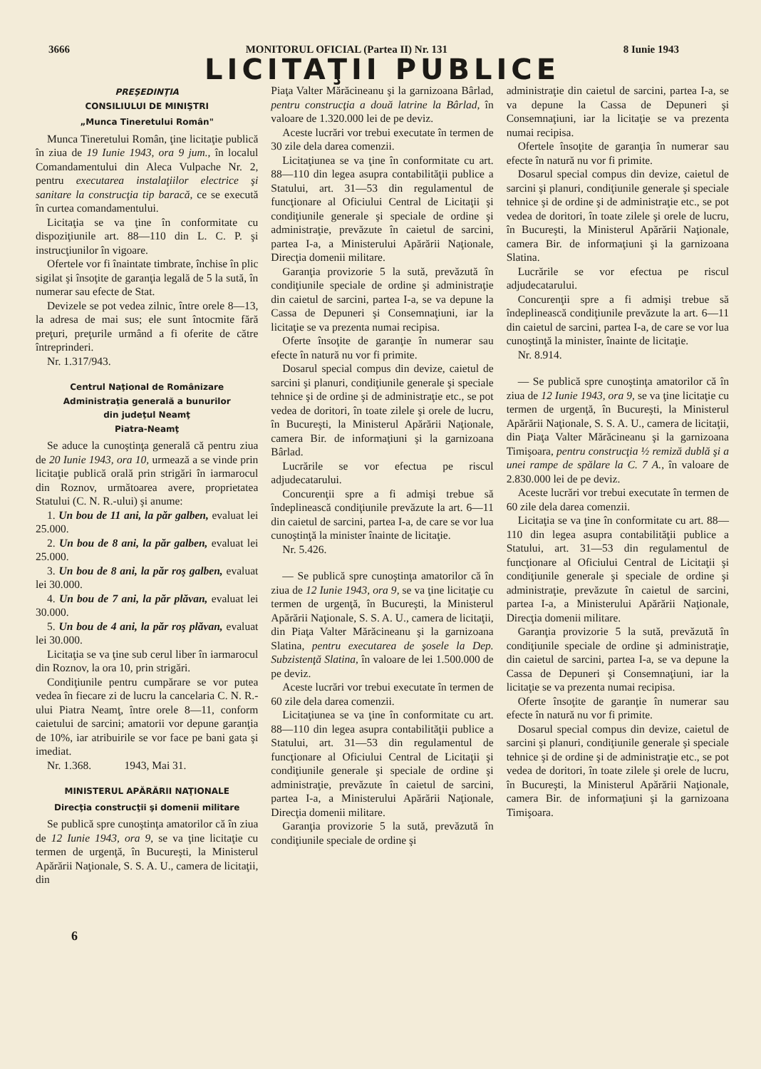3666 MONITORUL OFICIAL (Partea II) Nr. 131 8 Iunie 1943
LICITAŢII PUBLICE
PREŞEDINŢIA
CONSILIULUI DE MINIŞTRI
„Munca Tineretului Român"
Munca Tineretului Român, ţine licitaţie publică în ziua de 19 Iunie 1943, ora 9 jum., în localul Comandamentului din Aleca Vulpache Nr. 2, pentru executarea instalaţiilor electrice şi sanitare la construcţia tip baracă, ce se execută în curtea comandamentului.
Licitaţia se va ţine în conformitate cu dispoziţiunile art. 88—110 din L. C. P. şi instrucţiunilor în vigoare.
Ofertele vor fi înaintate timbrate, închise în plic sigilat şi însoţite de garanţia legală de 5 la sută, în numerar sau efecte de Stat.
Devizele se pot vedea zilnic, între orele 8—13, la adresa de mai sus; ele sunt întocmite fără preţuri, preţurile urmând a fi oferite de către întreprinderi.
Nr. 1.317/943.
Centrul Naţional de Românizare
Administraţia generală a bunurilor
din judeţul Neamţ
Piatra-Neamţ
Se aduce la cunoştinţa generală că pentru ziua de 20 Iunie 1943, ora 10, urmează a se vinde prin licitaţie publică orală prin strigări în iarmarocul din Roznov, următoarea avere, proprietatea Statului (C. N. R.-ului) şi anume:
1. Un bou de 11 ani, la păr galben, evaluat lei 25.000.
2. Un bou de 8 ani, la păr galben, evaluat lei 25.000.
3. Un bou de 8 ani, la păr roş galben, evaluat lei 30.000.
4. Un bou de 7 ani, la păr plăvan, evaluat lei 30.000.
5. Un bou de 4 ani, la păr roş plăvan, evaluat lei 30.000.
Licitaţia se va ţine sub cerul liber în iarmarocul din Roznov, la ora 10, prin strigări.
Condiţiunile pentru cumpărare se vor putea vedea în fiecare zi de lucru la cancelaria C. N. R.-ului Piatra Neamţ, între orele 8—11, conform caietului de sarcini; amatorii vor depune garanţia de 10%, iar atribuirile se vor face pe bani gata şi imediat.
Nr. 1.368. 1943, Mai 31.
MINISTERUL APĂRĂRII NAŢIONALE
Direcţia construcţii şi domenii militare
Se publică spre cunoştinţa amatorilor că în ziua de 12 Iunie 1943, ora 9, se va ţine licitaţie cu termen de urgenţă, în Bucureşti, la Ministerul Apărării Naţionale, S. S. A. U., camera de licitaţii, din
Piaţa Valter Mărăcineanu şi la garnizoana Bârlad, pentru construcţia a două latrine la Bârlad, în valoare de 1.320.000 lei de pe deviz.
Aceste lucrări vor trebui executate în termen de 30 zile dela darea comenzii.
Licitaţiunea se va ţine în conformitate cu art. 88—110 din legea asupra contabilităţii publice a Statului, art. 31—53 din regulamentul de funcţionare al Oficiului Central de Licitaţii şi condiţiunile generale şi speciale de ordine şi administraţie, prevăzute în caietul de sarcini, partea I-a, a Ministerului Apărării Naţionale, Direcţia domenii militare.
Garanţia provizorie 5 la sută, prevăzută în condiţiunile speciale de ordine şi administraţie din caietul de sarcini, partea I-a, se va depune la Cassa de Depuneri şi Consemnaţiuni, iar la licitaţie se va prezenta numai recipisa.
Oferte însoţite de garanţie în numerar sau efecte în natură nu vor fi primite.
Dosarul special compus din devize, caietul de sarcini şi planuri, condiţiunile generale şi speciale tehnice şi de ordine şi de administraţie etc., se pot vedea de doritori, în toate zilele şi orele de lucru, în Bucureşti, la Ministerul Apărării Naţionale, camera Bir. de informaţiuni şi la garnizoana Bârlad.
Lucrările se vor efectua pe riscul adjudecatarului.
Concurenţii spre a fi admişi trebue să îndeplinească condiţiunile prevăzute la art. 6—11 din caietul de sarcini, partea I-a, de care se vor lua cunoştinţă la minister înainte de licitaţie.
Nr. 5.426.
— Se publică spre cunoştinţa amatorilor că în ziua de 12 Iunie 1943, ora 9, se va ţine licitaţie cu termen de urgenţă, în Bucureşti, la Ministerul Apărării Naţionale, S. S. A. U., camera de licitaţii, din Piaţa Valter Mărăcineanu şi la garnizoana Slatina, pentru executarea de şosele la Dep. Subzistenţă Slatina, în valoare de lei 1.500.000 de pe deviz.
Aceste lucrări vor trebui executate în termen de 60 zile dela darea comenzii.
Licitaţiunea se va ţine în conformitate cu art. 88—110 din legea asupra contabilităţii publice a Statului, art. 31—53 din regulamentul de funcţionare al Oficiului Central de Licitaţii şi condiţiunile generale şi speciale de ordine şi administraţie, prevăzute în caietul de sarcini, partea I-a, a Ministerului Apărării Naţionale, Direcţia domenii militare.
Garanţia provizorie 5 la sută, prevăzută în condiţiunile speciale de ordine şi
administraţie din caietul de sarcini, partea I-a, se va depune la Cassa de Depuneri şi Consemnaţiuni, iar la licitaţie se va prezenta numai recipisa.
Ofertele însoţite de garanţia în numerar sau efecte în natură nu vor fi primite.
Dosarul special compus din devize, caietul de sarcini şi planuri, condiţiunile generale şi speciale tehnice şi de ordine şi de administraţie etc., se pot vedea de doritori, în toate zilele şi orele de lucru, în Bucureşti, la Ministerul Apărării Naţionale, camera Bir. de informaţiuni şi la garnizoana Slatina.
Lucrările se vor efectua pe riscul adjudecatarului.
Concurenţii spre a fi admişi trebue să îndeplinească condiţiunile prevăzute la art. 6—11 din caietul de sarcini, partea I-a, de care se vor lua cunoştinţă la minister, înainte de licitaţie.
Nr. 8.914.
— Se publică spre cunoştinţa amatorilor că în ziua de 12 Iunie 1943, ora 9, se va ţine licitaţie cu termen de urgenţă, în Bucureşti, la Ministerul Apărării Naţionale, S. S. A. U., camera de licitaţii, din Piaţa Valter Mărăcineanu şi la garnizoana Timişoara, pentru construcţia ½ remiză dublă şi a unei rampe de spălare la C. 7 A., în valoare de 2.830.000 lei de pe deviz.
Aceste lucrări vor trebui executate în termen de 60 zile dela darea comenzii.
Licitaţia se va ţine în conformitate cu art. 88—110 din legea asupra contabilităţii publice a Statului, art. 31—53 din regulamentul de funcţionare al Oficiului Central de Licitaţii şi condiţiunile generale şi speciale de ordine şi administraţie, prevăzute în caietul de sarcini, partea I-a, a Ministerului Apărării Naţionale, Direcţia domenii militare.
Garanţia provizorie 5 la sută, prevăzută în condiţiunile speciale de ordine şi administraţie, din caietul de sarcini, partea I-a, se va depune la Cassa de Depuneri şi Consemnaţiuni, iar la licitaţie se va prezenta numai recipisa.
Oferte însoţite de garanţie în numerar sau efecte în natură nu vor fi primite.
Dosarul special compus din devize, caietul de sarcini şi planuri, condiţiunile generale şi speciale tehnice şi de ordine şi de administraţie etc., se pot vedea de doritori, în toate zilele şi orele de lucru, în Bucureşti, la Ministerul Apărării Naţionale, camera Bir. de informaţiuni şi la garnizoana Timişoara.
6